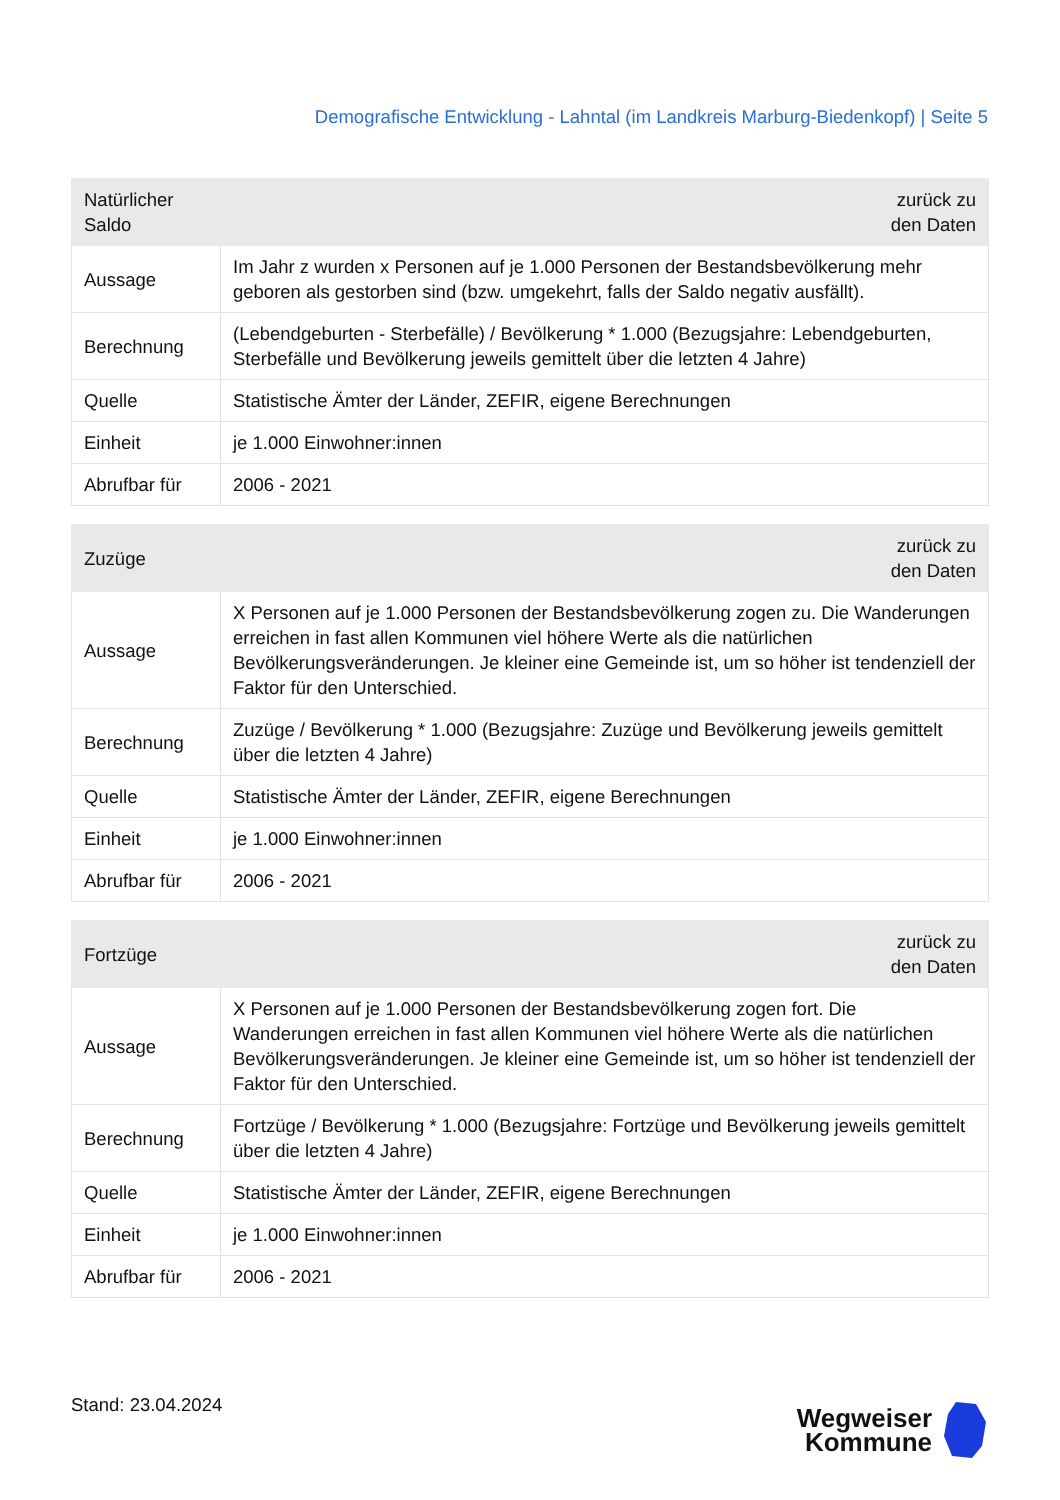Demografische Entwicklung - Lahntal (im Landkreis Marburg-Biedenkopf) | Seite 5
| Natürlicher Saldo | zurück zu den Daten |
| --- | --- |
| Aussage | Im Jahr z wurden x Personen auf je 1.000 Personen der Bestandsbevölkerung mehr geboren als gestorben sind (bzw. umgekehrt, falls der Saldo negativ ausfällt). |
| Berechnung | (Lebendgeburten - Sterbefälle) / Bevölkerung * 1.000 (Bezugsjahre: Lebendgeburten, Sterbefälle und Bevölkerung jeweils gemittelt über die letzten 4 Jahre) |
| Quelle | Statistische Ämter der Länder, ZEFIR, eigene Berechnungen |
| Einheit | je 1.000 Einwohner:innen |
| Abrufbar für | 2006 - 2021 |
| Zuzüge | zurück zu den Daten |
| --- | --- |
| Aussage | X Personen auf je 1.000 Personen der Bestandsbevölkerung zogen zu. Die Wanderungen erreichen in fast allen Kommunen viel höhere Werte als die natürlichen Bevölkerungsveränderungen. Je kleiner eine Gemeinde ist, um so höher ist tendenziell der Faktor für den Unterschied. |
| Berechnung | Zuzüge / Bevölkerung * 1.000 (Bezugsjahre: Zuzüge und Bevölkerung jeweils gemittelt über die letzten 4 Jahre) |
| Quelle | Statistische Ämter der Länder, ZEFIR, eigene Berechnungen |
| Einheit | je 1.000 Einwohner:innen |
| Abrufbar für | 2006 - 2021 |
| Fortzüge | zurück zu den Daten |
| --- | --- |
| Aussage | X Personen auf je 1.000 Personen der Bestandsbevölkerung zogen fort. Die Wanderungen erreichen in fast allen Kommunen viel höhere Werte als die natürlichen Bevölkerungsveränderungen. Je kleiner eine Gemeinde ist, um so höher ist tendenziell der Faktor für den Unterschied. |
| Berechnung | Fortzüge / Bevölkerung * 1.000 (Bezugsjahre: Fortzüge und Bevölkerung jeweils gemittelt über die letzten 4 Jahre) |
| Quelle | Statistische Ämter der Länder, ZEFIR, eigene Berechnungen |
| Einheit | je 1.000 Einwohner:innen |
| Abrufbar für | 2006 - 2021 |
Stand: 23.04.2024
Wegweiser
Kommune